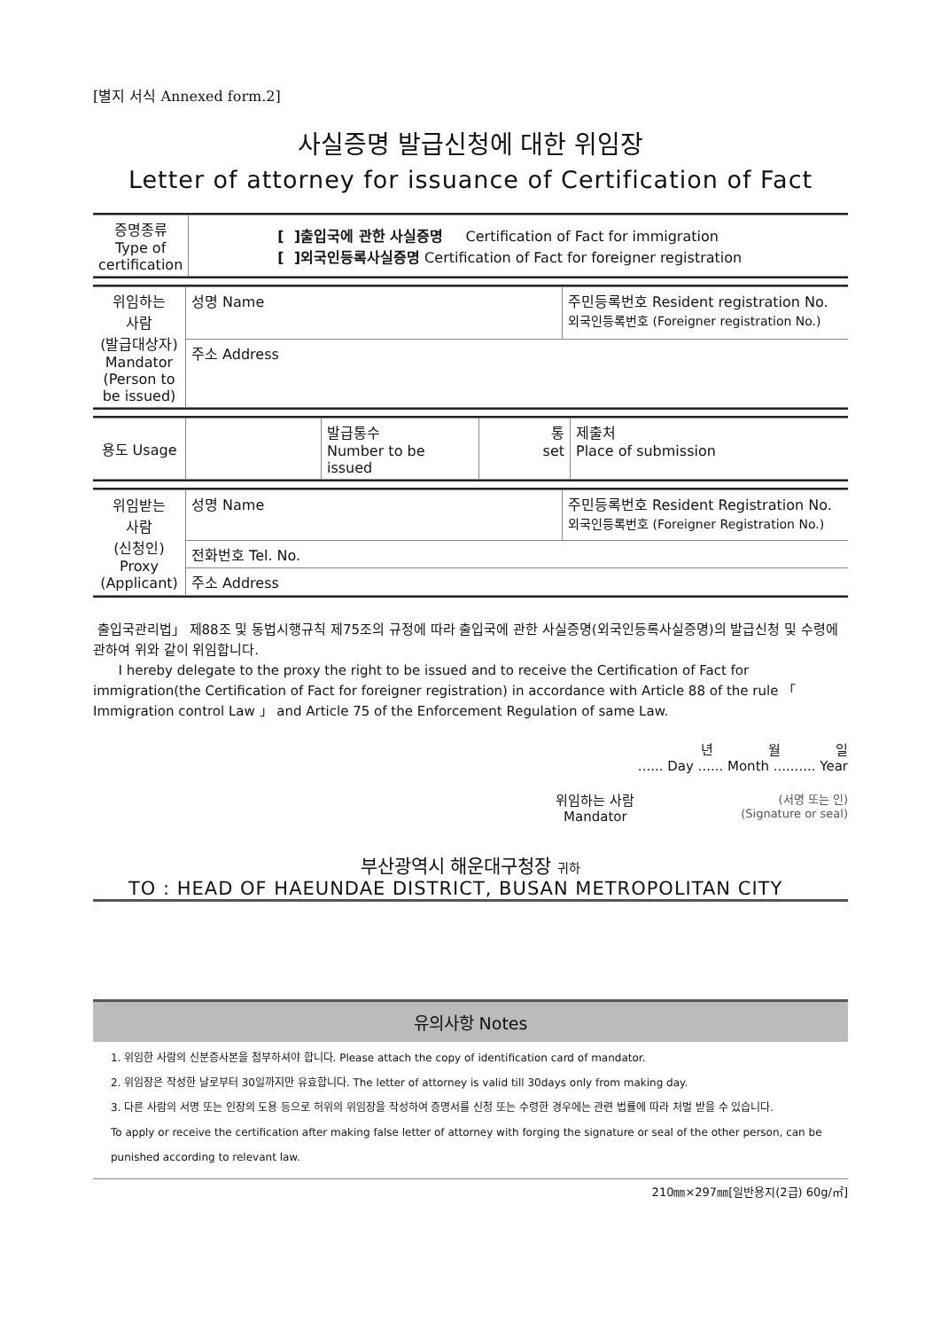[별지 서식 Annexed form.2]
사실증명 발급신청에 대한 위임장
Letter of attorney for issuance of Certification of Fact
| 증명종류 Type of certification | [ ]출입국에 관한 사실증명 Certification of Fact for immigration [ ]외국인등록사실증명 Certification of Fact for foreigner registration |
| 위임하는 사람 (발급대상자) Mandator (Person to be issued) | 성명 Name | 주민등록번호 Resident registration No. 외국인등록번호 (Foreigner registration No.) |
| | 주소 Address | |
| 용도 Usage | | 발급통수 Number to be issued | 통 set | 제출처 Place of submission |
| 위임받는 사람 (신청인) Proxy (Applicant) | 성명 Name | 주민등록번호 Resident Registration No. 외국인등록번호 (Foreigner Registration No.) |
| | 전화번호 Tel. No. | |
| | 주소 Address | |
출입국관리법」 제88조 및 동법시행규칙 제75조의 규정에 따라 출입국에 관한 사실증명(외국인등록사실증명)의 발급신청 및 수령에 관하여 위와 같이 위임합니다.
I hereby delegate to the proxy the right to be issued and to receive the Certification of Fact for immigration(the Certification of Fact for foreigner registration) in accordance with Article 88 of the rule 「 Immigration control Law 」 and Article 75 of the Enforcement Regulation of same Law.
년 월 일
...... Day ...... Month .......... Year
위임하는 사람
Mandator
(서명 또는 인)
(Signature or seal)
부산광역시 해운대구청장 귀하
TO : HEAD OF HAEUNDAE DISTRICT, BUSAN METROPOLITAN CITY
유의사항 Notes
1. 위임한 사람의 신분증사본을 첨부하셔야 합니다. Please attach the copy of identification card of mandator.
2. 위임장은 작성한 날로부터 30일까지만 유효합니다. The letter of attorney is valid till 30days only from making day.
3. 다른 사람의 서명 또는 인장의 도용 등으로 허위의 위임장을 작성하여 증명서를 신청 또는 수령한 경우에는 관련 법률에 따라 처벌 받을 수 있습니다.
To apply or receive the certification after making false letter of attorney with forging the signature or seal of the other person, can be punished according to relevant law.
210㎜×297㎜[일반용지(2급) 60g/㎡]